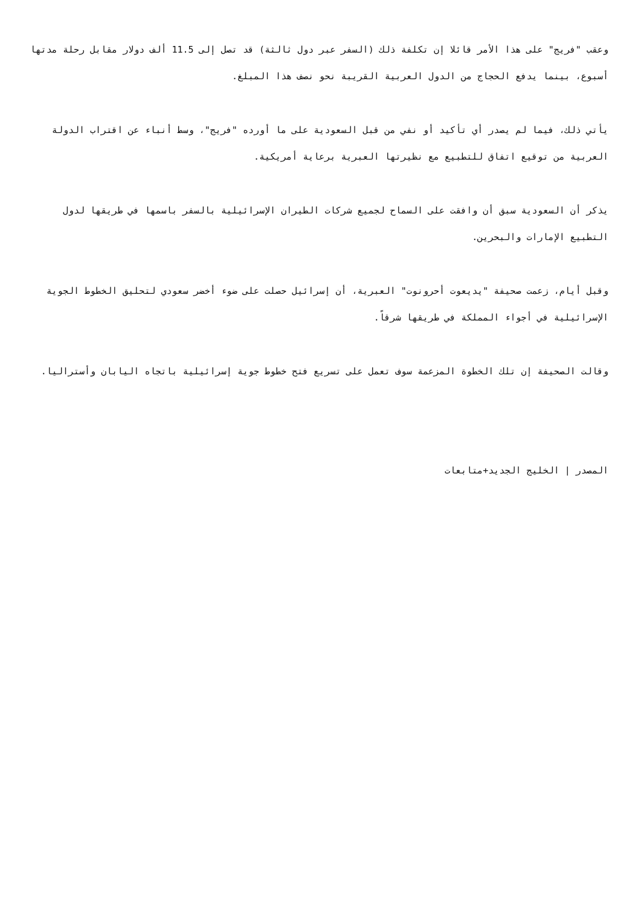وعقب "فريج" على هذا الأمر قائلا إن تكلفة ذلك (السفر عبر دول ثالثة) قد تصل إلى 11.5 ألف دولار مقابل رحلة مدتها أسبوع، بينما يدفع الحجاج من الدول العربية القريبة نحو نصف هذا المبلغ.
يأتي ذلك، فيما لم يصدر أي تأكيد أو نفي من قبل السعودية على ما أورده "فريج"، وسط أنباء عن اقتراب الدولة العربية من توقيع اتفاق للتطبيع مع نظيرتها العبرية برعاية أمريكية.
يذكر أن السعودية سبق أن وافقت على السماح لجميع شركات الطيران الإسرائيلية بالسفر باسمها في طريقها لدول التطبيع الإمارات والبحرين.
وقبل أيام، زعمت صحيفة "يديعوت أحرونوت" العبرية، أن إسرائيل حصلت على ضوء أخضر سعودي لتحليق الخطوط الجوية الإسرائيلية في أجواء المملكة في طريقها شرقاً.
وقالت الصحيفة إن تلك الخطوة المزعمة سوف تعمل على تسريع فتح خطوط جوية إسرائيلية باتجاه اليابان وأستراليا.
المصدر | الخليج الجديد+متابعات